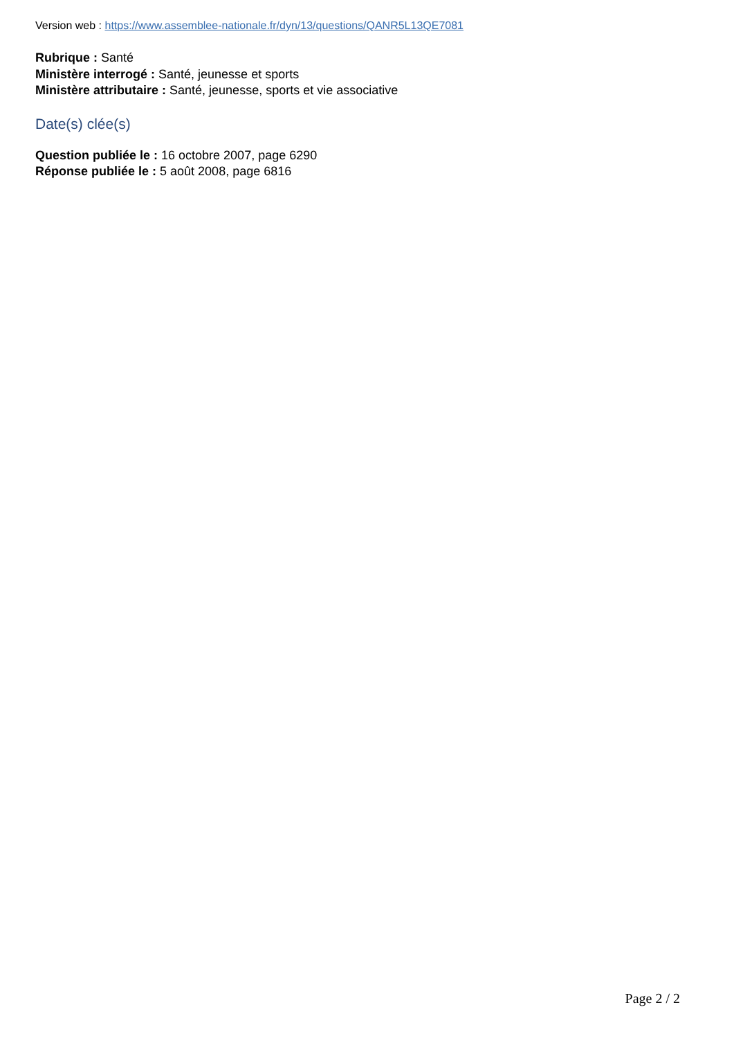Version web : https://www.assemblee-nationale.fr/dyn/13/questions/QANR5L13QE7081
Rubrique : Santé
Ministère interrogé : Santé, jeunesse et sports
Ministère attributaire : Santé, jeunesse, sports et vie associative
Date(s) clée(s)
Question publiée le : 16 octobre 2007, page 6290
Réponse publiée le : 5 août 2008, page 6816
Page 2 / 2